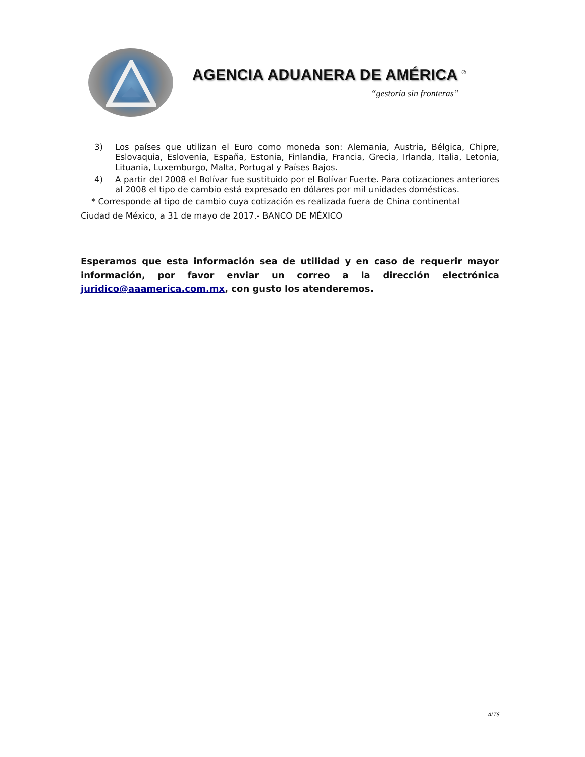AGENCIA ADUANERA DE AMÉRICA <sup>®</sup>
“gestoría sin fronteras”
3) Los países que utilizan el Euro como moneda son: Alemania, Austria, Bélgica, Chipre, Eslovaquia, Eslovenia, España, Estonia, Finlandia, Francia, Grecia, Irlanda, Italia, Letonia, Lituania, Luxemburgo, Malta, Portugal y Países Bajos.
4) A partir del 2008 el Bolívar fue sustituido por el Bolívar Fuerte. Para cotizaciones anteriores al 2008 el tipo de cambio está expresado en dólares por mil unidades domésticas.
* Corresponde al tipo de cambio cuya cotización es realizada fuera de China continental
Ciudad de México, a 31 de mayo de 2017.- BANCO DE MÉXICO
Esperamos que esta información sea de utilidad y en caso de requerir mayor información, por favor enviar un correo a la dirección electrónica juridico@aaamerica.com.mx, con gusto los atenderemos.
ALTS